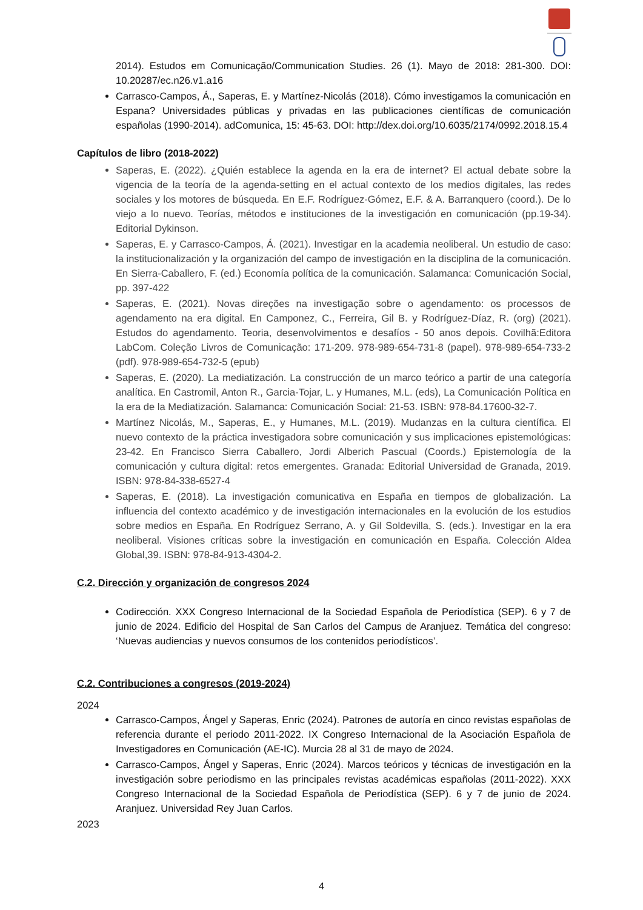2014). Estudos em Comunicação/Communication Studies. 26 (1). Mayo de 2018: 281-300. DOI: 10.20287/ec.n26.v1.a16
Carrasco-Campos, Á., Saperas, E. y Martínez-Nicolás (2018). Cómo investigamos la comunicación en Espana? Universidades públicas y privadas en las publicaciones científicas de comunicación españolas (1990-2014). adComunica, 15: 45-63. DOI: http://dex.doi.org/10.6035/2174/0992.2018.15.4
Capítulos de libro (2018-2022)
Saperas, E. (2022). ¿Quién establece la agenda en la era de internet? El actual debate sobre la vigencia de la teoría de la agenda-setting en el actual contexto de los medios digitales, las redes sociales y los motores de búsqueda. En E.F. Rodríguez-Gómez, E.F. & A. Barranquero (coord.). De lo viejo a lo nuevo. Teorías, métodos e instituciones de la investigación en comunicación (pp.19-34). Editorial Dykinson.
Saperas, E. y Carrasco-Campos, Á. (2021). Investigar en la academia neoliberal. Un estudio de caso: la institucionalización y la organización del campo de investigación en la disciplina de la comunicación. En Sierra-Caballero, F. (ed.) Economía política de la comunicación. Salamanca: Comunicación Social, pp. 397-422
Saperas, E. (2021). Novas direções na investigação sobre o agendamento: os processos de agendamento na era digital. En Camponez, C., Ferreira, Gil B. y Rodríguez-Díaz, R. (org) (2021). Estudos do agendamento. Teoria, desenvolvimentos e desafíos - 50 anos depois. Covilhã:Editora LabCom. Coleção Livros de Comunicação: 171-209. 978-989-654-731-8 (papel). 978-989-654-733-2 (pdf). 978-989-654-732-5 (epub)
Saperas, E. (2020). La mediatización. La construcción de un marco teórico a partir de una categoría analítica. En Castromil, Anton R., Garcia-Tojar, L. y Humanes, M.L. (eds), La Comunicación Política en la era de la Mediatización. Salamanca: Comunicación Social: 21-53. ISBN: 978-84.17600-32-7.
Martínez Nicolás, M., Saperas, E., y Humanes, M.L. (2019). Mudanzas en la cultura científica. El nuevo contexto de la práctica investigadora sobre comunicación y sus implicaciones epistemológicas: 23-42. En Francisco Sierra Caballero, Jordi Alberich Pascual (Coords.) Epistemología de la comunicación y cultura digital: retos emergentes. Granada: Editorial Universidad de Granada, 2019. ISBN: 978-84-338-6527-4
Saperas, E. (2018). La investigación comunicativa en España en tiempos de globalización. La influencia del contexto académico y de investigación internacionales en la evolución de los estudios sobre medios en España. En Rodríguez Serrano, A. y Gil Soldevilla, S. (eds.). Investigar en la era neoliberal. Visiones críticas sobre la investigación en comunicación en España. Colección Aldea Global,39. ISBN: 978-84-913-4304-2.
C.2. Dirección y organización de congresos 2024
Codirección. XXX Congreso Internacional de la Sociedad Española de Periodística (SEP). 6 y 7 de junio de 2024. Edificio del Hospital de San Carlos del Campus de Aranjuez. Temática del congreso: ‘Nuevas audiencias y nuevos consumos de los contenidos periodísticos’.
C.2. Contribuciones a congresos (2019-2024)
2024
Carrasco-Campos, Ángel y Saperas, Enric (2024). Patrones de autoría en cinco revistas españolas de referencia durante el periodo 2011-2022. IX Congreso Internacional de la Asociación Española de Investigadores en Comunicación (AE-IC). Murcia 28 al 31 de mayo de 2024.
Carrasco-Campos, Ángel y Saperas, Enric (2024). Marcos teóricos y técnicas de investigación en la investigación sobre periodismo en las principales revistas académicas españolas (2011-2022). XXX Congreso Internacional de la Sociedad Española de Periodística (SEP). 6 y 7 de junio de 2024. Aranjuez. Universidad Rey Juan Carlos.
2023
4